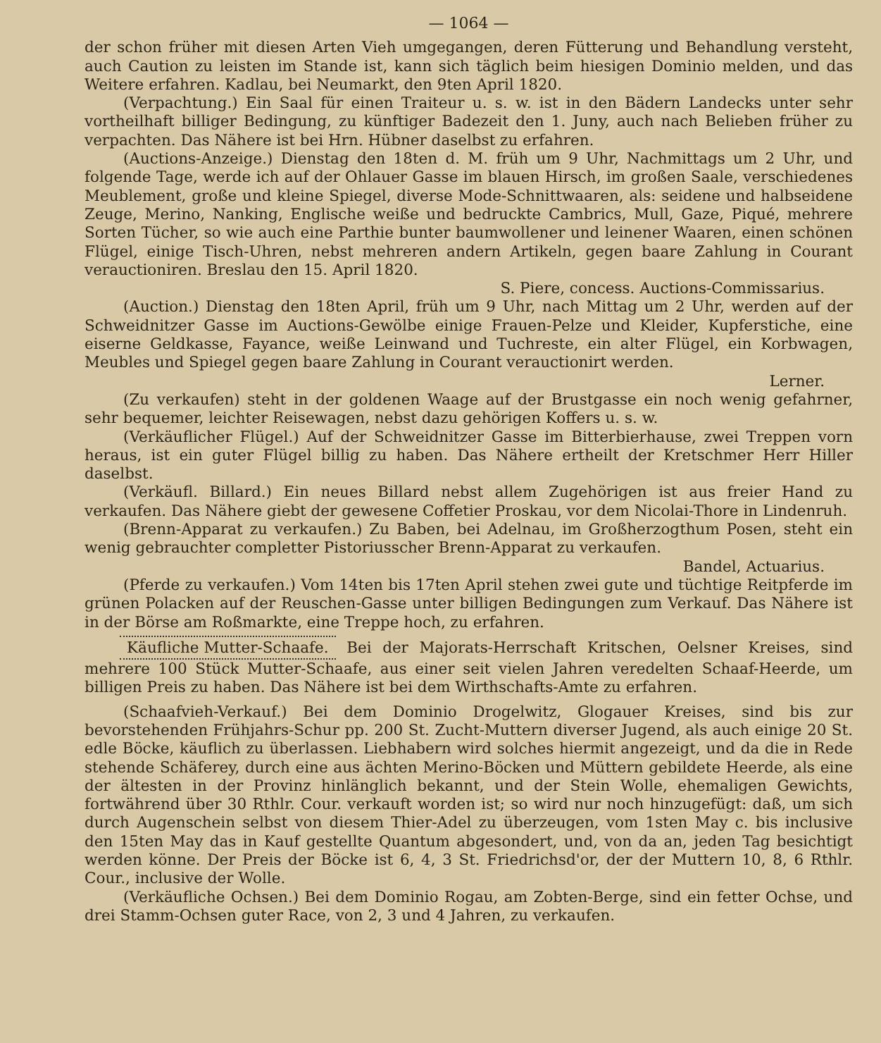— 1064 —
der schon früher mit diesen Arten Vieh umgegangen, deren Fütterung und Behandlung versteht, auch Caution zu leisten im Stande ist, kann sich täglich beim hiesigen Dominio melden, und das Weitere erfahren. Kadlau, bei Neumarkt, den 9ten April 1820.
(Verpachtung.) Ein Saal für einen Traiteur u. s. w. ist in den Bädern Landecks unter sehr vortheilhaft billiger Bedingung, zu künftiger Badezeit den 1. Juny, auch nach Belieben früher zu verpachten. Das Nähere ist bei Hrn. Hübner daselbst zu erfahren.
(Auctions-Anzeige.) Dienstag den 18ten d. M. früh um 9 Uhr, Nachmittags um 2 Uhr, und folgende Tage, werde ich auf der Ohlauer Gasse im blauen Hirsch, im großen Saale, verschiedenes Meublement, große und kleine Spiegel, diverse Mode-Schnittwaaren, als: seidene und halbseidene Zeuge, Merino, Nanking, Englische weiße und bedruckte Cambrics, Mull, Gaze, Piqué, mehrere Sorten Tücher, so wie auch eine Parthie bunter baumwollener und leinener Waaren, einen schönen Flügel, einige Tisch-Uhren, nebst mehreren andern Artikeln, gegen baare Zahlung in Courant verauctioniren. Breslau den 15. April 1820.
S. Piere, concess. Auctions-Commissarius.
(Auction.) Dienstag den 18ten April, früh um 9 Uhr, nach Mittag um 2 Uhr, werden auf der Schweidnitzer Gasse im Auctions-Gewölbe einige Frauen-Pelze und Kleider, Kupferstiche, eine eiserne Geldkasse, Fayance, weiße Leinwand und Tuchreste, ein alter Flügel, ein Korbwagen, Meubles und Spiegel gegen baare Zahlung in Courant verauctionirt werden.
Lerner.
(Zu verkaufen) steht in der goldenen Waage auf der Brustgasse ein noch wenig gefahrner, sehr bequemer, leichter Reisewagen, nebst dazu gehörigen Koffers u. s. w.
(Verkäuflicher Flügel.) Auf der Schweidnitzer Gasse im Bitterbierhause, zwei Treppen vorn heraus, ist ein guter Flügel billig zu haben. Das Nähere ertheilt der Kretschmer Herr Hiller daselbst.
(Verkäufl. Billard.) Ein neues Billard nebst allem Zugehörigen ist aus freier Hand zu verkaufen. Das Nähere giebt der gewesene Coffetier Proskau, vor dem Nicolai-Thore in Lindenruh.
(Brenn-Apparat zu verkaufen.) Zu Baben, bei Adelnau, im Großherzogthum Posen, steht ein wenig gebrauchter completter Pistoriusscher Brenn-Apparat zu verkaufen.
Bandel, Actuarius.
(Pferde zu verkaufen.) Vom 14ten bis 17ten April stehen zwei gute und tüchtige Reitpferde im grünen Polacken auf der Reuschen-Gasse unter billigen Bedingungen zum Verkauf. Das Nähere ist in der Börse am Roßmarkte, eine Treppe hoch, zu erfahren.
Käufliche Mutter-Schaafe. Bei der Majorats-Herrschaft Kritschen, Oelsner Kreises, sind mehrere 100 Stück Mutter-Schaafe, aus einer seit vielen Jahren veredelten Schaaf-Heerde, um billigen Preis zu haben. Das Nähere ist bei dem Wirthschafts-Amte zu erfahren.
(Schaafvieh-Verkauf.) Bei dem Dominio Drogelwitz, Glogauer Kreises, sind bis zur bevorstehenden Frühjahrs-Schur pp. 200 St. Zucht-Muttern diverser Jugend, als auch einige 20 St. edle Böcke, käuflich zu überlassen. Liebhabern wird solches hiermit angezeigt, und da die in Rede stehende Schäferey, durch eine aus ächten Merino-Böcken und Müttern gebildete Heerde, als eine der ältesten in der Provinz hinlänglich bekannt, und der Stein Wolle, ehemaligen Gewichts, fortwährend über 30 Rthlr. Cour. verkauft worden ist; so wird nur noch hinzugefügt: daß, um sich durch Augenschein selbst von diesem Thier-Adel zu überzeugen, vom 1sten May c. bis inclusive den 15ten May das in Kauf gestellte Quantum abgesondert, und, von da an, jeden Tag besichtigt werden könne. Der Preis der Böcke ist 6, 4, 3 St. Friedrichsd'or, der der Muttern 10, 8, 6 Rthlr. Cour., inclusive der Wolle.
(Verkäufliche Ochsen.) Bei dem Dominio Rogau, am Zobten-Berge, sind ein fetter Ochse, und drei Stamm-Ochsen guter Race, von 2, 3 und 4 Jahren, zu verkaufen.